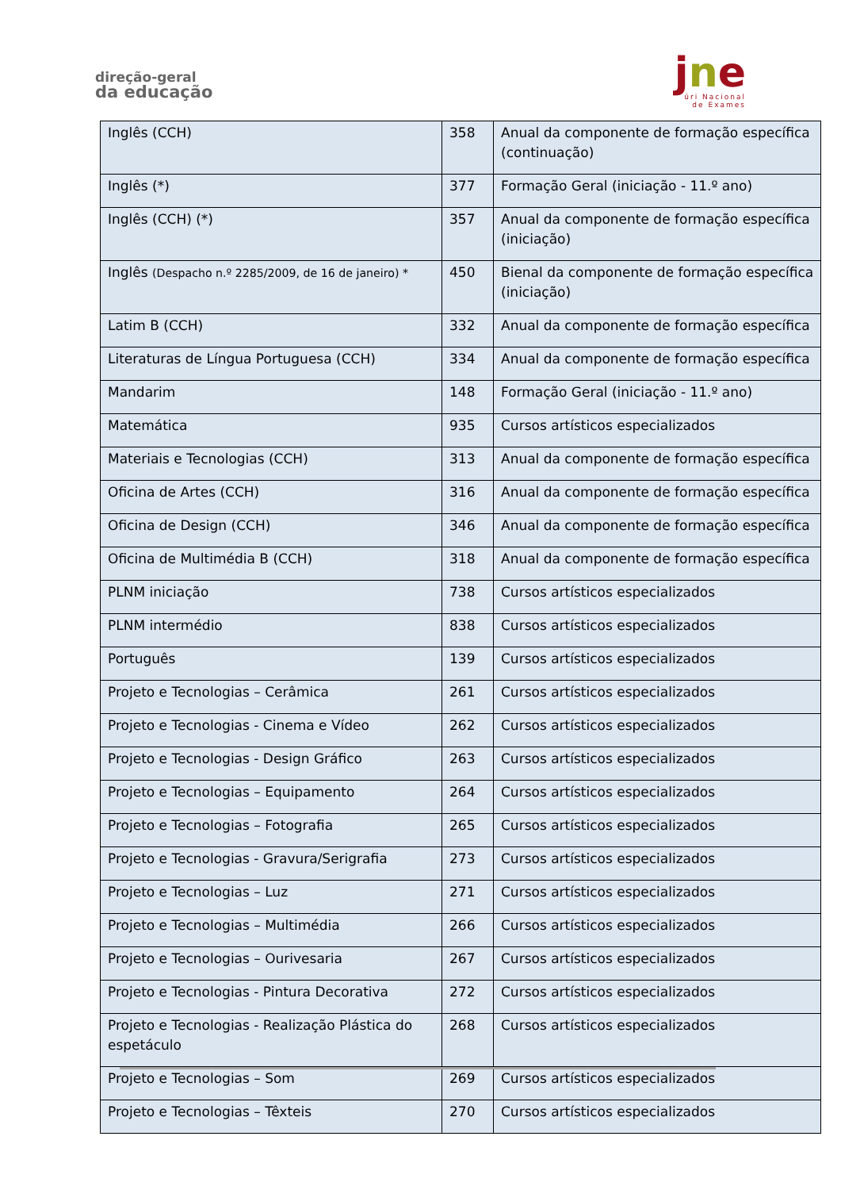direção-geral
da educação
jne
úri Nacional
de Exames
| Inglês (CCH) | 358 | Anual da componente de formação específica (continuação) |
| Inglês (*) | 377 | Formação Geral (iniciação - 11.º ano) |
| Inglês (CCH) (*) | 357 | Anual da componente de formação específica (iniciação) |
| Inglês (Despacho n.º 2285/2009, de 16 de janeiro) * | 450 | Bienal da componente de formação específica (iniciação) |
| Latim B (CCH) | 332 | Anual da componente de formação específica |
| Literaturas de Língua Portuguesa (CCH) | 334 | Anual da componente de formação específica |
| Mandarim | 148 | Formação Geral (iniciação - 11.º ano) |
| Matemática | 935 | Cursos artísticos especializados |
| Materiais e Tecnologias (CCH) | 313 | Anual da componente de formação específica |
| Oficina de Artes (CCH) | 316 | Anual da componente de formação específica |
| Oficina de Design (CCH) | 346 | Anual da componente de formação específica |
| Oficina de Multimédia B (CCH) | 318 | Anual da componente de formação específica |
| PLNM iniciação | 738 | Cursos artísticos especializados |
| PLNM intermédio | 838 | Cursos artísticos especializados |
| Português | 139 | Cursos artísticos especializados |
| Projeto e Tecnologias – Cerâmica | 261 | Cursos artísticos especializados |
| Projeto e Tecnologias - Cinema e Vídeo | 262 | Cursos artísticos especializados |
| Projeto e Tecnologias - Design Gráfico | 263 | Cursos artísticos especializados |
| Projeto e Tecnologias – Equipamento | 264 | Cursos artísticos especializados |
| Projeto e Tecnologias – Fotografia | 265 | Cursos artísticos especializados |
| Projeto e Tecnologias - Gravura/Serigrafia | 273 | Cursos artísticos especializados |
| Projeto e Tecnologias – Luz | 271 | Cursos artísticos especializados |
| Projeto e Tecnologias – Multimédia | 266 | Cursos artísticos especializados |
| Projeto e Tecnologias – Ourivesaria | 267 | Cursos artísticos especializados |
| Projeto e Tecnologias - Pintura Decorativa | 272 | Cursos artísticos especializados |
| Projeto e Tecnologias - Realização Plástica do espetáculo | 268 | Cursos artísticos especializados |
| Projeto e Tecnologias – Som | 269 | Cursos artísticos especializados |
| Projeto e Tecnologias – Têxteis | 270 | Cursos artísticos especializados |